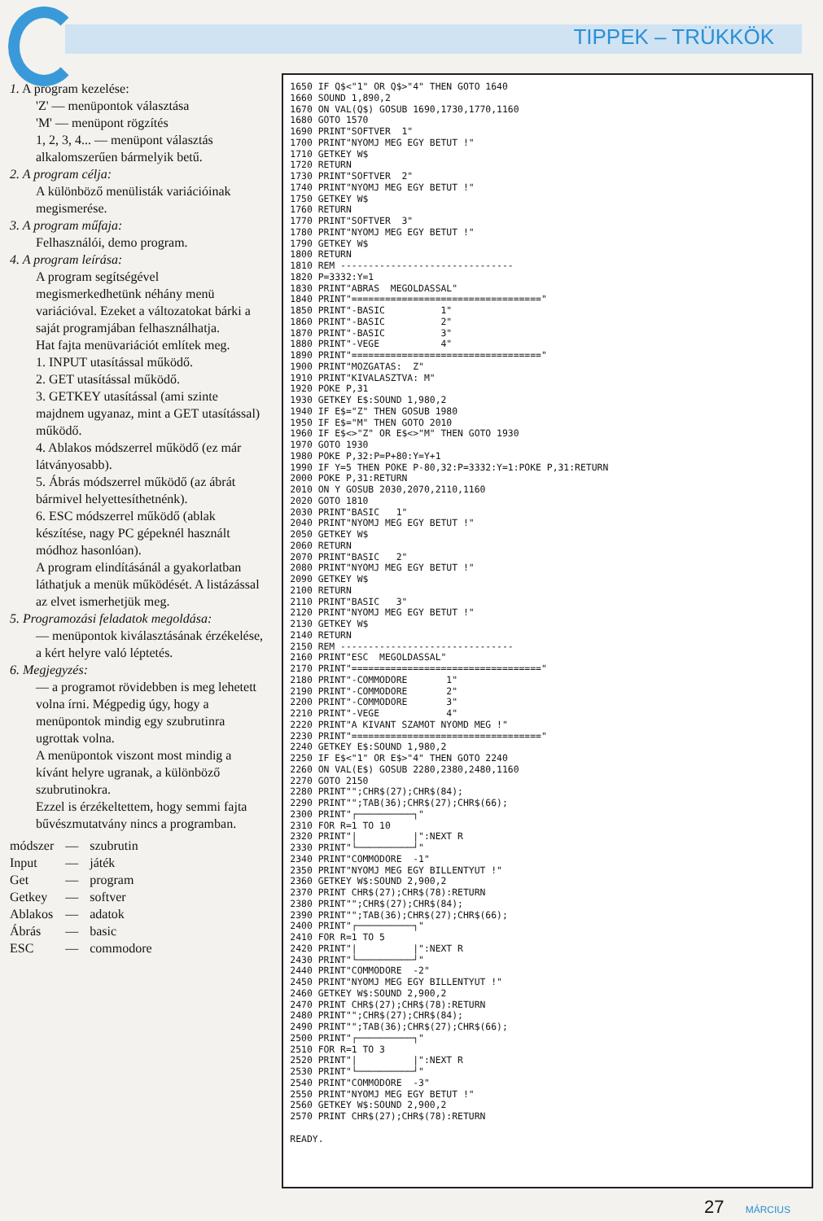TIPPEK – TRÜKKÖK
1. A program kezelése:
'Z' — menüpontok választása
'M' — menüpont rögzítés
1, 2, 3, 4... — menüpont választás alkalomszerűen bármelyik betű.
2. A program célja:
A különböző menülisták variációinak megismerése.
3. A program műfaja:
Felhasználói, demo program.
4. A program leírása:
A program segítségével megismerkedhetünk néhány menü variációval. Ezeket a változatokat bárki a saját programjában felhasználhatja.
Hat fajta menüvariációt említek meg.
1. INPUT utasítással működő.
2. GET utasítással működő.
3. GETKEY utasítással (ami szinte majdnem ugyanaz, mint a GET utasítással) működő.
4. Ablakos módszerrel működő (ez már látványosabb).
5. Ábrás módszerrel működő (az ábrát bármivel helyettesíthetnénk).
6. ESC módszerrel működő (ablak készítése, nagy PC gépeknél használt módhoz hasonlóan).
A program elindításánál a gyakorlatban láthatjuk a menük működését. A listázással az elvet ismerhetjük meg.
5. Programozási feladatok megoldása:
— menüpontok kiválasztásának érzékelése, a kért helyre való léptetés.
6. Megjegyzés:
— a programot rövidebben is meg lehetett volna írni. Mégpedig úgy, hogy a menüpontok mindig egy szubrutinra ugrottak volna.
A menüpontok viszont most mindig a kívánt helyre ugranak, a különböző szubrutinokra.
Ezzel is érzékeltettem, hogy semmi fajta bűvészmutatvány nincs a programban.
| módszer | — | szubrutin |
| Input | — | játék |
| Get | — | program |
| Getkey | — | softver |
| Ablakos | — | adatok |
| Ábrás | — | basic |
| ESC | — | commodore |
1650 IF Q$<"1" OR Q$>"4" THEN GOTO 1640 1660 SOUND 1,890,2 1670 ON VAL(Q$) GOSUB 1690,1730,1770,1160 1680 GOTO 1570 1690 PRINT"SOFTVER 1" 1700 PRINT"NYOMJ MEG EGY BETUT !" 1710 GETKEY W$ 1720 RETURN 1730 PRINT"SOFTVER 2" 1740 PRINT"NYOMJ MEG EGY BETUT !" 1750 GETKEY W$ 1760 RETURN 1770 PRINT"SOFTVER 3" 1780 PRINT"NYOMJ MEG EGY BETUT !" 1790 GETKEY W$ 1800 RETURN 1810 REM ------------------------------- 1820 P=3332:Y=1 1830 PRINT"ABRAS MEGOLDASSAL" 1840 PRINT"==================================" 1850 PRINT"-BASIC 1" 1860 PRINT"-BASIC 2" 1870 PRINT"-BASIC 3" 1880 PRINT"-VEGE 4" 1890 PRINT"==================================" 1900 PRINT"MOZGATAS: Z" 1910 PRINT"KIVALASZTVA: M" 1920 POKE P,31 1930 GETKEY E$:SOUND 1,980,2 1940 IF E$="Z" THEN GOSUB 1980 1950 IF E$="M" THEN GOTO 2010 1960 IF E$<>"Z" OR E$<>"M" THEN GOTO 1930 1970 GOTO 1930 1980 POKE P,32:P=P+80:Y=Y+1 1990 IF Y=5 THEN POKE P-80,32:P=3332:Y=1:POKE P,31:RETURN 2000 POKE P,31:RETURN 2010 ON Y GOSUB 2030,2070,2110,1160 2020 GOTO 1810 2030 PRINT"BASIC 1" 2040 PRINT"NYOMJ MEG EGY BETUT !" 2050 GETKEY W$ 2060 RETURN 2070 PRINT"BASIC 2" 2080 PRINT"NYOMJ MEG EGY BETUT !" 2090 GETKEY W$ 2100 RETURN 2110 PRINT"BASIC 3" 2120 PRINT"NYOMJ MEG EGY BETUT !" 2130 GETKEY W$ 2140 RETURN 2150 REM ------------------------------- 2160 PRINT"ESC MEGOLDASSAL" 2170 PRINT"==================================" 2180 PRINT"-COMMODORE 1" 2190 PRINT"-COMMODORE 2" 2200 PRINT"-COMMODORE 3" 2210 PRINT"-VEGE 4" 2220 PRINT"A KIVANT SZAMOT NYOMD MEG !" 2230 PRINT"==================================" 2240 GETKEY E$:SOUND 1,980,2 2250 IF E$<"1" OR E$>"4" THEN GOTO 2240 2260 ON VAL(E$) GOSUB 2280,2380,2480,1160 2270 GOTO 2150 2280 PRINT"";CHR$(27);CHR$(84); 2290 PRINT"";TAB(36);CHR$(27);CHR$(66); 2300 PRINT"┌──────────┐" 2310 FOR R=1 TO 10 2320 PRINT"| |":NEXT R 2330 PRINT"└──────────┘" 2340 PRINT"COMMODORE -1" 2350 PRINT"NYOMJ MEG EGY BILLENTYUT !" 2360 GETKEY W$:SOUND 2,900,2 2370 PRINT CHR$(27);CHR$(78):RETURN 2380 PRINT"";CHR$(27);CHR$(84); 2390 PRINT"";TAB(36);CHR$(27);CHR$(66); 2400 PRINT"┌──────────┐" 2410 FOR R=1 TO 5 2420 PRINT"| |":NEXT R 2430 PRINT"└──────────┘" 2440 PRINT"COMMODORE -2" 2450 PRINT"NYOMJ MEG EGY BILLENTYUT !" 2460 GETKEY W$:SOUND 2,900,2 2470 PRINT CHR$(27);CHR$(78):RETURN 2480 PRINT"";CHR$(27);CHR$(84); 2490 PRINT"";TAB(36);CHR$(27);CHR$(66); 2500 PRINT"┌──────────┐" 2510 FOR R=1 TO 3 2520 PRINT"| |":NEXT R 2530 PRINT"└──────────┘" 2540 PRINT"COMMODORE -3" 2550 PRINT"NYOMJ MEG EGY BETUT !" 2560 GETKEY W$:SOUND 2,900,2 2570 PRINT CHR$(27);CHR$(78):RETURN READY.
27 MÁRCIUS